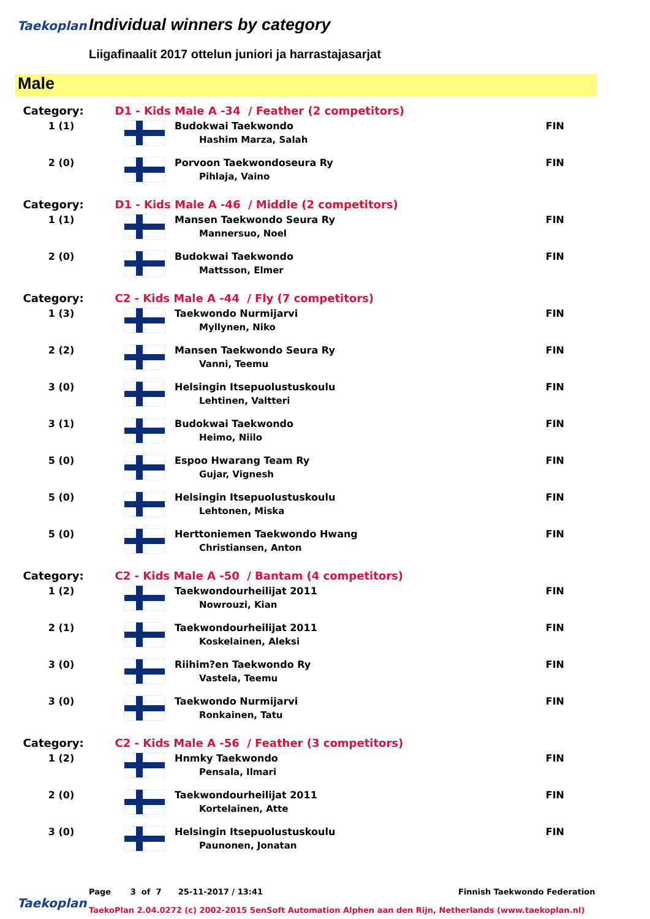Taekoplan Individual winners by category
Liigafinaalit 2017 ottelun juniori ja harrastajasarjat
Male
| Category: | D1 - Kids Male A -34 / Feather (2 competitors) | | |
| 1 (1) | | Budokwai Taekwondo Hashim Marza, Salah | FIN |
| 2 (0) | | Porvoon Taekwondoseura Ry Pihlaja, Vaino | FIN |
| Category: | D1 - Kids Male A -46 / Middle (2 competitors) | | |
| 1 (1) | | Mansen Taekwondo Seura Ry Mannersuo, Noel | FIN |
| 2 (0) | | Budokwai Taekwondo Mattsson, Elmer | FIN |
| Category: | C2 - Kids Male A -44 / Fly (7 competitors) | | |
| 1 (3) | | Taekwondo Nurmijarvi Myllynen, Niko | FIN |
| 2 (2) | | Mansen Taekwondo Seura Ry Vanni, Teemu | FIN |
| 3 (0) | | Helsingin Itsepuolustuskoulu Lehtinen, Valtteri | FIN |
| 3 (1) | | Budokwai Taekwondo Heimo, Niilo | FIN |
| 5 (0) | | Espoo Hwarang Team Ry Gujar, Vignesh | FIN |
| 5 (0) | | Helsingin Itsepuolustuskoulu Lehtonen, Miska | FIN |
| 5 (0) | | Herttoniemen Taekwondo Hwang Christiansen, Anton | FIN |
| Category: | C2 - Kids Male A -50 / Bantam (4 competitors) | | |
| 1 (2) | | Taekwondourheilijat 2011 Nowrouzi, Kian | FIN |
| 2 (1) | | Taekwondourheilijat 2011 Koskelainen, Aleksi | FIN |
| 3 (0) | | Riihim?en Taekwondo Ry Vastela, Teemu | FIN |
| 3 (0) | | Taekwondo Nurmijarvi Ronkainen, Tatu | FIN |
| Category: | C2 - Kids Male A -56 / Feather (3 competitors) | | |
| 1 (2) | | Hnmky Taekwondo Pensala, Ilmari | FIN |
| 2 (0) | | Taekwondourheilijat 2011 Kortelainen, Atte | FIN |
| 3 (0) | | Helsingin Itsepuolustuskoulu Paunonen, Jonatan | FIN |
Page 3 of 7 25-11-2017 / 13:41
Finnish Taekwondo Federation
Taekoplan
TaekoPlan 2.04.0272 (c) 2002-2015 SenSoft Automation Alphen aan den Rijn, Netherlands (www.taekoplan.nl)